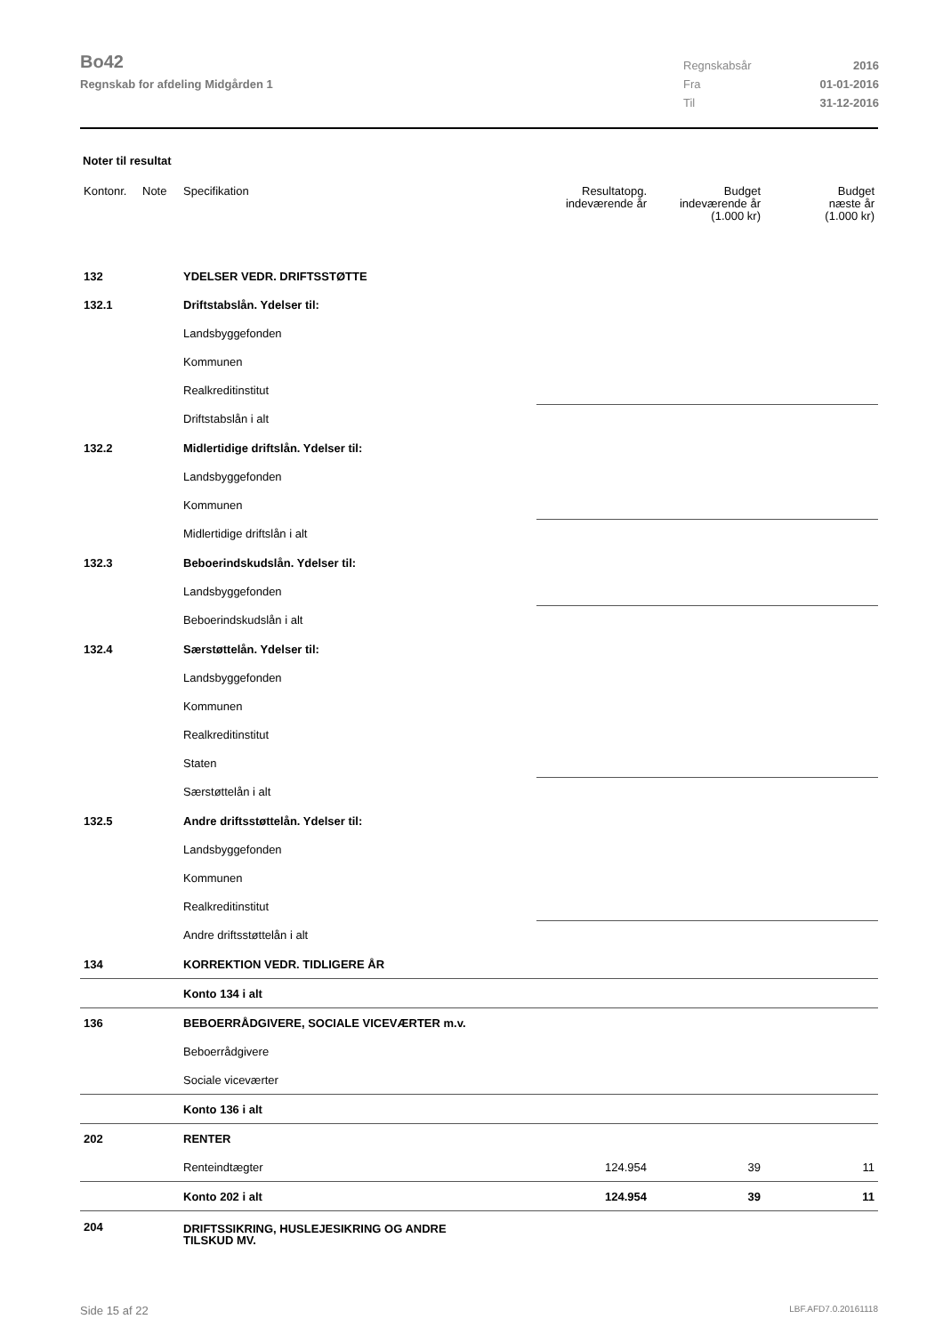Bo42
Regnskab for afdeling Midgården 1
Regnskabsår 2016
Fra 01-01-2016
Til 31-12-2016
Noter til resultat
| Kontonr. | Note | Specifikation | Resultatopg. indeværende år | Budget indeværende år (1.000 kr) | Budget næste år (1.000 kr) |
| --- | --- | --- | --- | --- | --- |
| 132 | | YDELSER VEDR. DRIFTSSTØTTE | | | |
| 132.1 | | Driftstabslån. Ydelser til: | | | |
| | | Landsbyggefonden | | | |
| | | Kommunen | | | |
| | | Realkreditinstitut | | | |
| | | Driftstabslån i alt | | | |
| 132.2 | | Midlertidige driftslån. Ydelser til: | | | |
| | | Landsbyggefonden | | | |
| | | Kommunen | | | |
| | | Midlertidige driftslån i alt | | | |
| 132.3 | | Beboerindskudslån. Ydelser til: | | | |
| | | Landsbyggefonden | | | |
| | | Beboerindskudslån i alt | | | |
| 132.4 | | Særstøttelån. Ydelser til: | | | |
| | | Landsbyggefonden | | | |
| | | Kommunen | | | |
| | | Realkreditinstitut | | | |
| | | Staten | | | |
| | | Særstøttelån i alt | | | |
| 132.5 | | Andre driftsstøttelån. Ydelser til: | | | |
| | | Landsbyggefonden | | | |
| | | Kommunen | | | |
| | | Realkreditinstitut | | | |
| | | Andre driftsstøttelån i alt | | | |
| 134 | | KORREKTION VEDR. TIDLIGERE ÅR | | | |
| | | Konto 134 i alt | | | |
| 136 | | BEBOERRÅDGIVERE, SOCIALE VICEVÆRTER m.v. | | | |
| | | Beboerrådgivere | | | |
| | | Sociale viceværter | | | |
| | | Konto 136 i alt | | | |
| 202 | | RENTER | | | |
| | | Renteindtægter | 124.954 | 39 | 11 |
| | | Konto 202 i alt | 124.954 | 39 | 11 |
| 204 | | DRIFTSSIKRING, HUSLEJESIKRING OG ANDRE TILSKUD MV. | | | |
Side 15 af 22 LBF.AFD7.0.20161118